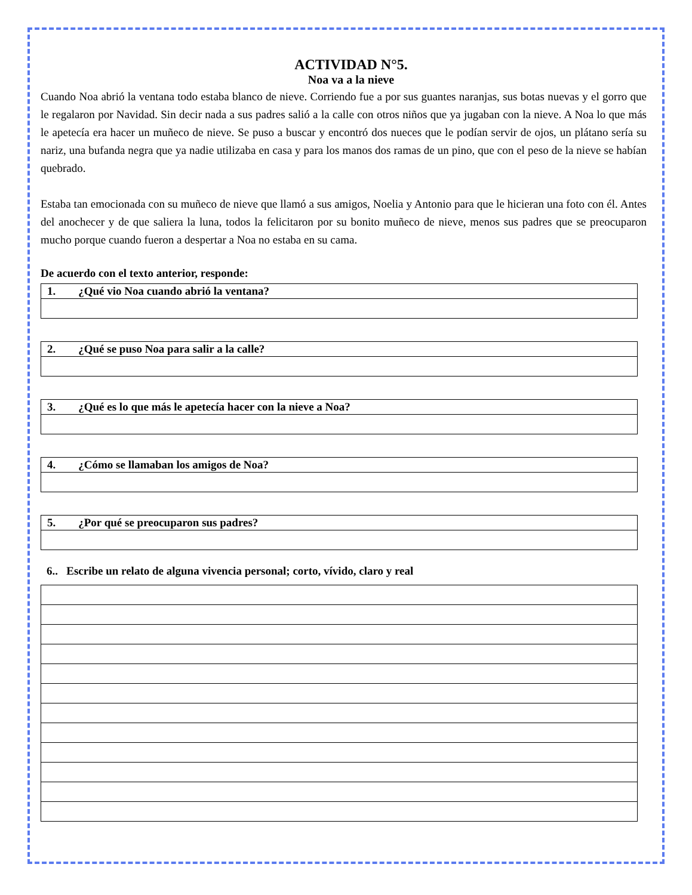ACTIVIDAD N°5.
Noa va a la nieve
Cuando Noa abrió la ventana todo estaba blanco de nieve. Corriendo fue a por sus guantes naranjas, sus botas nuevas y el gorro que le regalaron por Navidad. Sin decir nada a sus padres salió a la calle con otros niños que ya jugaban con la nieve. A Noa lo que más le apetecía era hacer un muñeco de nieve. Se puso a buscar y encontró dos nueces que le podían servir de ojos, un plátano sería su nariz, una bufanda negra que ya nadie utilizaba en casa y para los manos dos ramas de un pino, que con el peso de la nieve se habían quebrado.
Estaba tan emocionada con su muñeco de nieve que llamó a sus amigos, Noelia y Antonio para que le hicieran una foto con él. Antes del anochecer y de que saliera la luna, todos la felicitaron por su bonito muñeco de nieve, menos sus padres que se preocuparon mucho porque cuando fueron a despertar a Noa no estaba en su cama.
De acuerdo con el texto anterior, responde:
| 1. ¿Qué vio Noa cuando abrió la ventana? |
| 2. ¿Qué se puso Noa para salir a la calle? |
| 3. ¿Qué es lo que más le apetecía hacer con la nieve a Noa? |
| 4. ¿Cómo se llamaban los amigos de Noa? |
| 5. ¿Por qué se preocuparon sus padres? |
6.. Escribe un relato de alguna vivencia personal; corto, vívido, claro y real